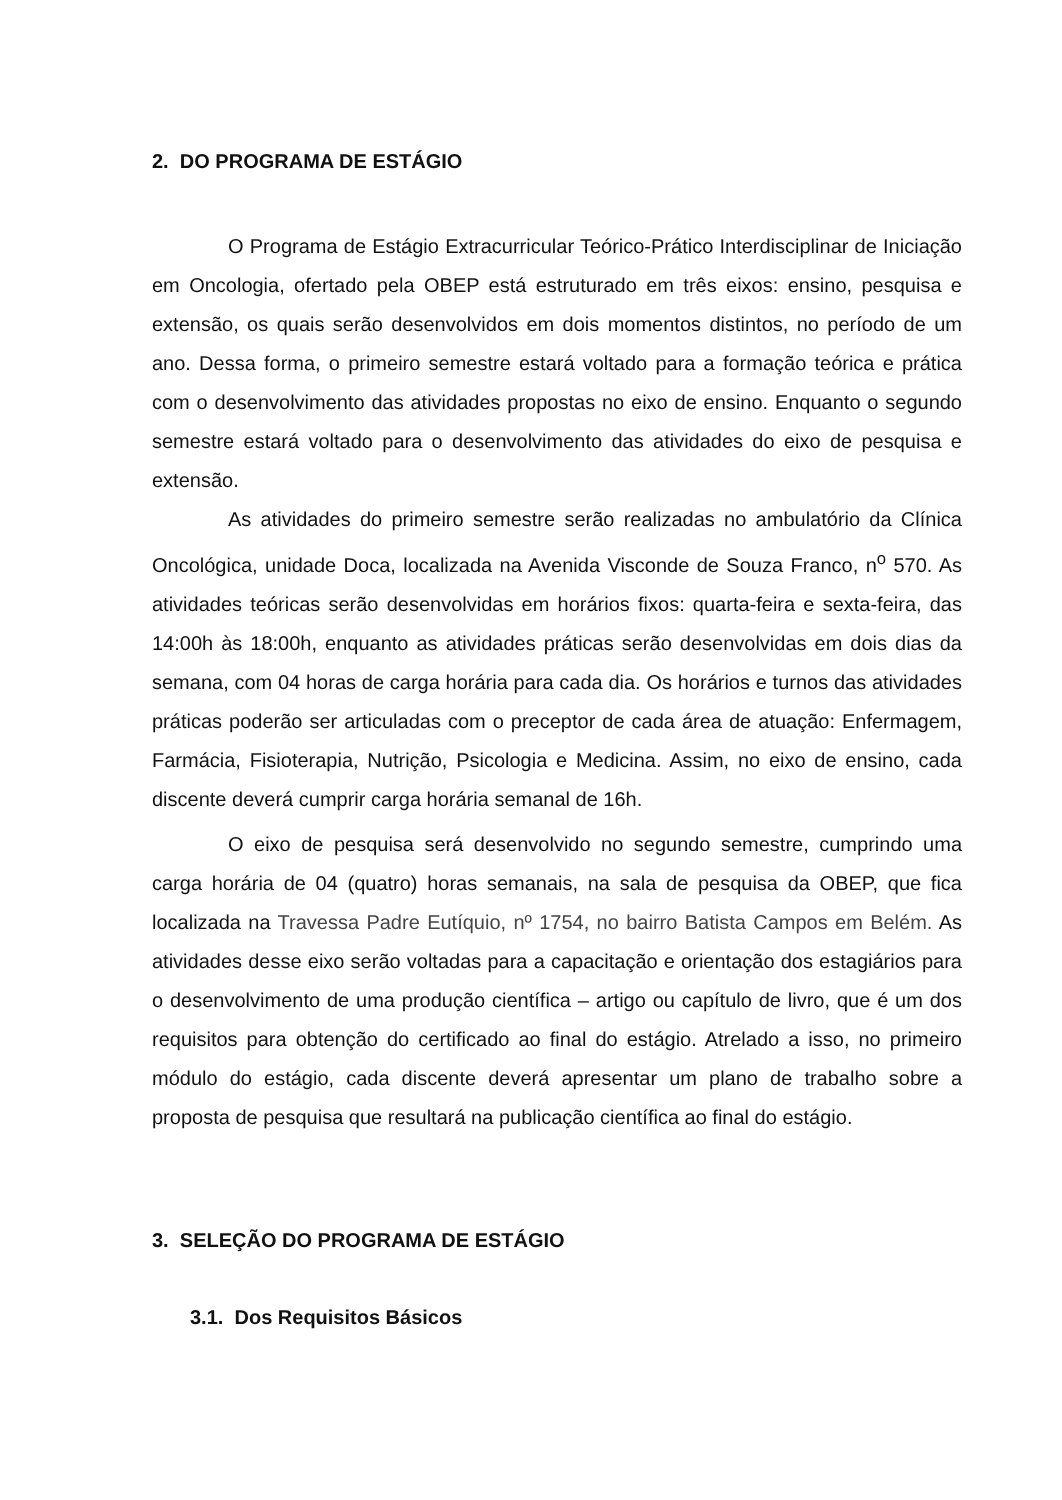2. DO PROGRAMA DE ESTÁGIO
O Programa de Estágio Extracurricular Teórico-Prático Interdisciplinar de Iniciação em Oncologia, ofertado pela OBEP está estruturado em três eixos: ensino, pesquisa e extensão, os quais serão desenvolvidos em dois momentos distintos, no período de um ano. Dessa forma, o primeiro semestre estará voltado para a formação teórica e prática com o desenvolvimento das atividades propostas no eixo de ensino. Enquanto o segundo semestre estará voltado para o desenvolvimento das atividades do eixo de pesquisa e extensão.
As atividades do primeiro semestre serão realizadas no ambulatório da Clínica Oncológica, unidade Doca, localizada na Avenida Visconde de Souza Franco, n<sup>o</sup> 570. As atividades teóricas serão desenvolvidas em horários fixos: quarta-feira e sexta-feira, das 14:00h às 18:00h, enquanto as atividades práticas serão desenvolvidas em dois dias da semana, com 04 horas de carga horária para cada dia. Os horários e turnos das atividades práticas poderão ser articuladas com o preceptor de cada área de atuação: Enfermagem, Farmácia, Fisioterapia, Nutrição, Psicologia e Medicina. Assim, no eixo de ensino, cada discente deverá cumprir carga horária semanal de 16h.
O eixo de pesquisa será desenvolvido no segundo semestre, cumprindo uma carga horária de 04 (quatro) horas semanais, na sala de pesquisa da OBEP, que fica localizada na Travessa Padre Eutíquio, nº 1754, no bairro Batista Campos em Belém. As atividades desse eixo serão voltadas para a capacitação e orientação dos estagiários para o desenvolvimento de uma produção científica – artigo ou capítulo de livro, que é um dos requisitos para obtenção do certificado ao final do estágio. Atrelado a isso, no primeiro módulo do estágio, cada discente deverá apresentar um plano de trabalho sobre a proposta de pesquisa que resultará na publicação científica ao final do estágio.
3. SELEÇÃO DO PROGRAMA DE ESTÁGIO
3.1. Dos Requisitos Básicos